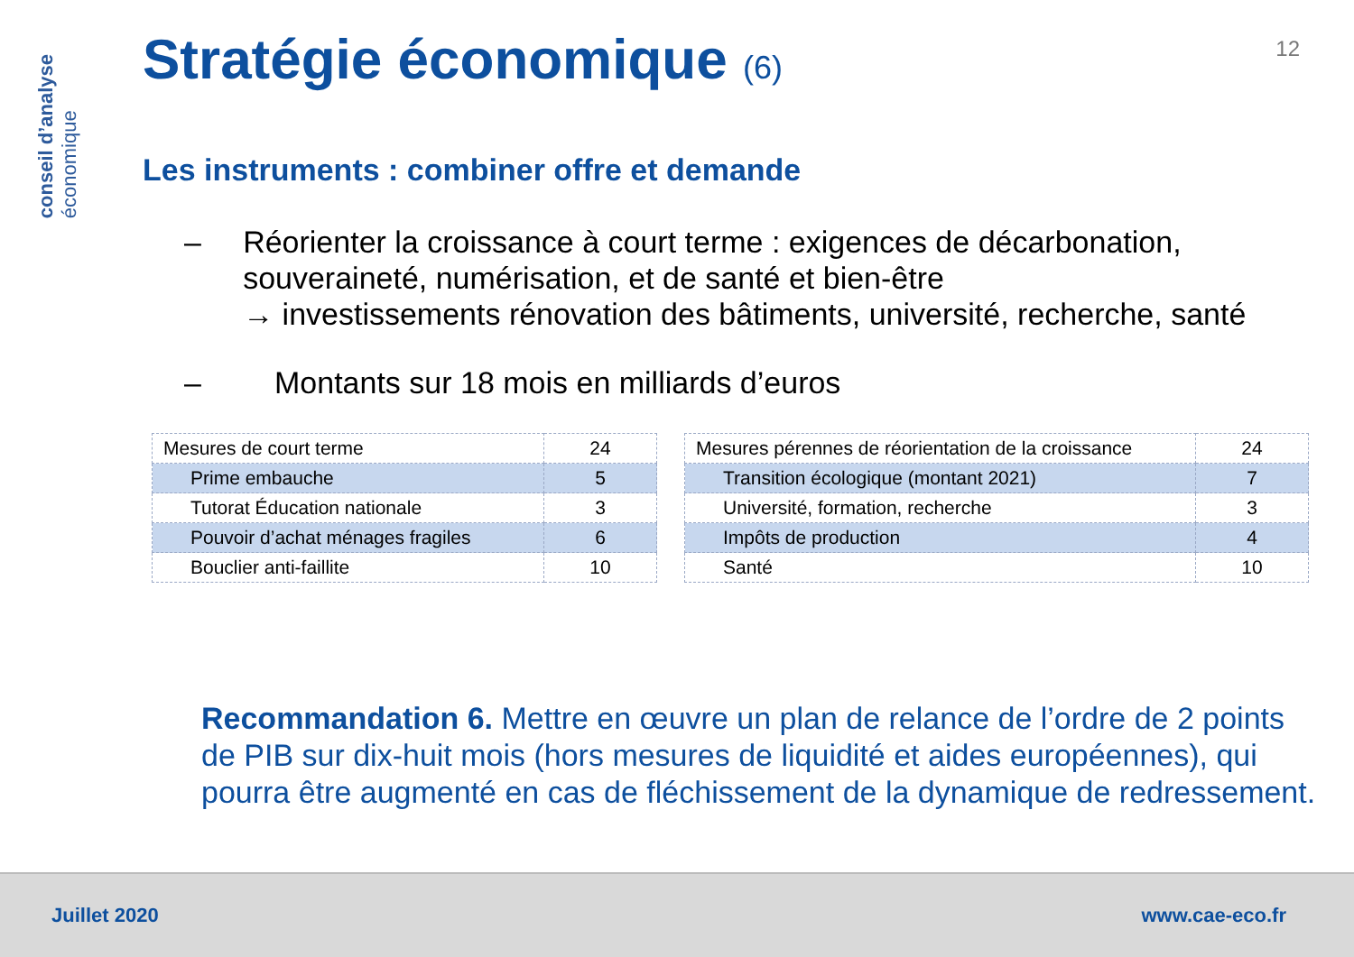conseil d’analyse
économique
12
Stratégie économique (6)
Les instruments : combiner offre et demande
– Réorienter la croissance à court terme : exigences de décarbonation, souveraineté, numérisation, et de santé et bien-être
→ investissements rénovation des bâtiments, université, recherche, santé
– Montants sur 18 mois en milliards d’euros
| Mesures de court terme | 24 |
| Prime embauche | 5 |
| Tutorat Éducation nationale | 3 |
| Pouvoir d’achat ménages fragiles | 6 |
| Bouclier anti-faillite | 10 |
| Mesures pérennes de réorientation de la croissance | 24 |
| Transition écologique (montant 2021) | 7 |
| Université, formation, recherche | 3 |
| Impôts de production | 4 |
| Santé | 10 |
Recommandation 6. Mettre en œuvre un plan de relance de l’ordre de 2 points de PIB sur dix-huit mois (hors mesures de liquidité et aides européennes), qui pourra être augmenté en cas de fléchissement de la dynamique de redressement.
Juillet 2020 www.cae-eco.fr